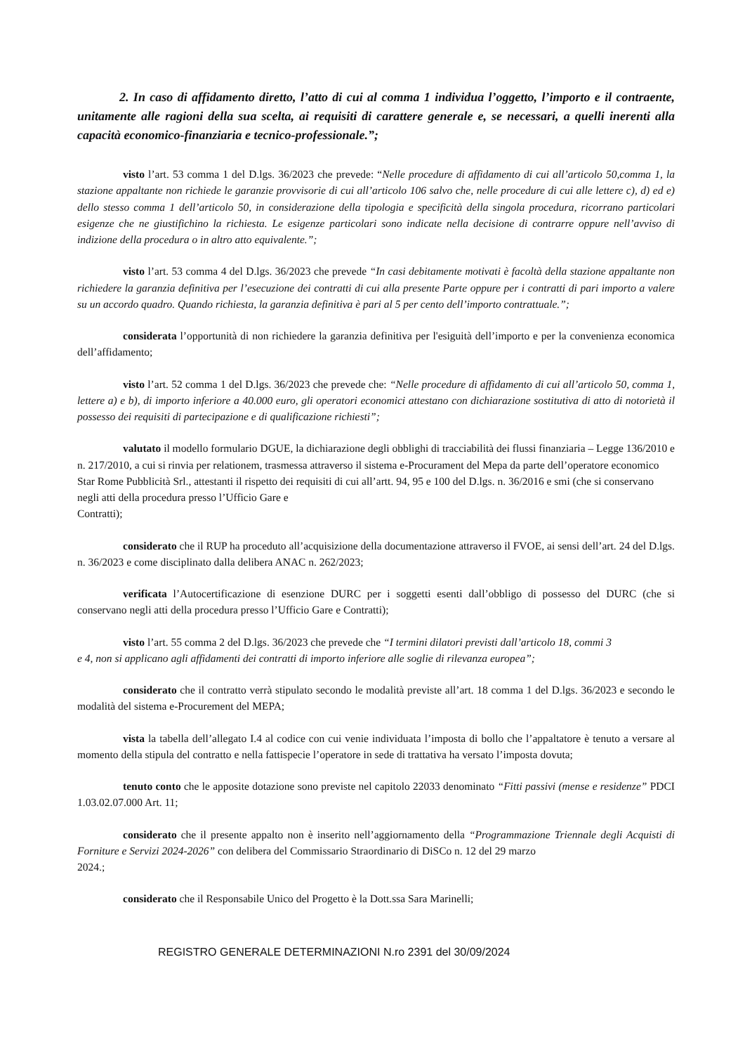2. In caso di affidamento diretto, l’atto di cui al comma 1 individua l’oggetto, l’importo e il contraente, unitamente alle ragioni della sua scelta, ai requisiti di carattere generale e, se necessari, a quelli inerenti alla capacità economico-finanziaria e tecnico-professionale.”;
visto l’art. 53 comma 1 del D.lgs. 36/2023 che prevede: “Nelle procedure di affidamento di cui all’articolo 50,comma 1, la stazione appaltante non richiede le garanzie provvisorie di cui all’articolo 106 salvo che, nelle procedure di cui alle lettere c), d) ed e) dello stesso comma 1 dell’articolo 50, in considerazione della tipologia e specificità della singola procedura, ricorrano particolari esigenze che ne giustifichino la richiesta. Le esigenze particolari sono indicate nella decisione di contrarre oppure nell’avviso di indizione della procedura o in altro atto equivalente.”;
visto l’art. 53 comma 4 del D.lgs. 36/2023 che prevede “In casi debitamente motivati è facoltà della stazione appaltante non richiedere la garanzia definitiva per l’esecuzione dei contratti di cui alla presente Parte oppure per i contratti di pari importo a valere su un accordo quadro. Quando richiesta, la garanzia definitiva è pari al 5 per cento dell’importo contrattuale.”;
considerata l’opportunità di non richiedere la garanzia definitiva per l'esiguità dell’importo e per la convenienza economica dell’affidamento;
visto l’art. 52 comma 1 del D.lgs. 36/2023 che prevede che: “Nelle procedure di affidamento di cui all’articolo 50, comma 1, lettere a) e b), di importo inferiore a 40.000 euro, gli operatori economici attestano con dichiarazione sostitutiva di atto di notorietà il possesso dei requisiti di partecipazione e di qualificazione richiesti”;
valutato il modello formulario DGUE, la dichiarazione degli obblighi di tracciabilità dei flussi finanziaria – Legge 136/2010 e n. 217/2010, a cui si rinvia per relationem, trasmessa attraverso il sistema e-Procurament del Mepa da parte dell’operatore economico Star Rome Pubblicità Srl., attestanti il rispetto dei requisiti di cui all’artt. 94, 95 e 100 del D.lgs. n. 36/2016 e smi (che si conservano negli atti della procedura presso l’Ufficio Gare e
Contratti);
considerato che il RUP ha proceduto all’acquisizione della documentazione attraverso il FVOE, ai sensi dell’art. 24 del D.lgs. n. 36/2023 e come disciplinato dalla delibera ANAC n. 262/2023;
verificata l’Autocertificazione di esenzione DURC per i soggetti esenti dall’obbligo di possesso del DURC (che si conservano negli atti della procedura presso l’Ufficio Gare e Contratti);
visto l’art. 55 comma 2 del D.lgs. 36/2023 che prevede che “I termini dilatori previsti dall’articolo 18, commi 3
e 4, non si applicano agli affidamenti dei contratti di importo inferiore alle soglie di rilevanza europea”;
considerato che il contratto verrà stipulato secondo le modalità previste all’art. 18 comma 1 del D.lgs. 36/2023 e secondo le modalità del sistema e-Procurement del MEPA;
vista la tabella dell’allegato I.4 al codice con cui venie individuata l’imposta di bollo che l’appaltatore è tenuto a versare al momento della stipula del contratto e nella fattispecie l’operatore in sede di trattativa ha versato l’imposta dovuta;
tenuto conto che le apposite dotazione sono previste nel capitolo 22033 denominato “Fitti passivi (mense e residenze” PDCI 1.03.02.07.000 Art. 11;
considerato che il presente appalto non è inserito nell’aggiornamento della “Programmazione Triennale degli Acquisti di Forniture e Servizi 2024-2026” con delibera del Commissario Straordinario di DiSCo n. 12 del 29 marzo
2024.;
considerato che il Responsabile Unico del Progetto è la Dott.ssa Sara Marinelli;
REGISTRO GENERALE DETERMINAZIONI N.ro 2391 del 30/09/2024